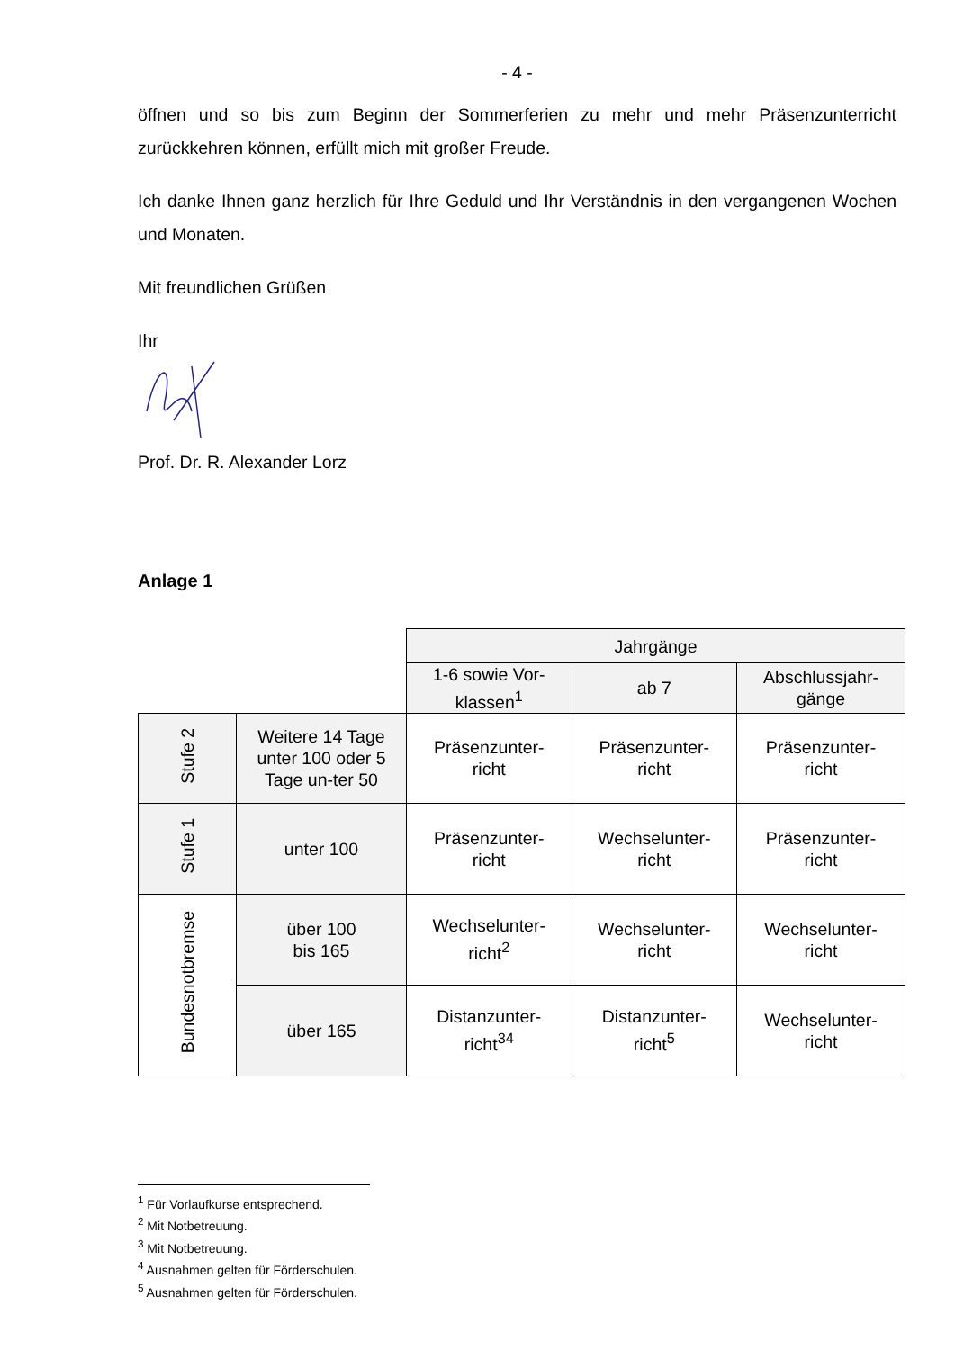- 4 -
öffnen und so bis zum Beginn der Sommerferien zu mehr und mehr Präsenzunterricht zurückkehren können, erfüllt mich mit großer Freude.
Ich danke Ihnen ganz herzlich für Ihre Geduld und Ihr Verständnis in den vergangenen Wochen und Monaten.
Mit freundlichen Grüßen
Ihr
Prof. Dr. R. Alexander Lorz
Anlage 1
| | | Jahrgänge | | |
| | | 1-6 sowie Vor- klassen<sup>1</sup> | ab 7 | Abschlussjahr- gänge |
| Stufe 2 | Weitere 14 Tage unter 100 oder 5 Tage un-ter 50 | Präsenzunter- richt | Präsenzunter- richt | Präsenzunter- richt |
| Stufe 1 | unter 100 | Präsenzunter- richt | Wechselunter- richt | Präsenzunter- richt |
| Bundesnotbremse | über 100 bis 165 | Wechselunter- richt<sup>2</sup> | Wechselunter- richt | Wechselunter- richt |
| | über 165 | Distanzunter- richt<sup>3</sup><sup>4</sup> | Distanzunter- richt<sup>5</sup> | Wechselunter- richt |
<sup>1</sup> Für Vorlaufkurse entsprechend.
<sup>2</sup> Mit Notbetreuung.
<sup>3</sup> Mit Notbetreuung.
<sup>4</sup> Ausnahmen gelten für Förderschulen.
<sup>5</sup> Ausnahmen gelten für Förderschulen.